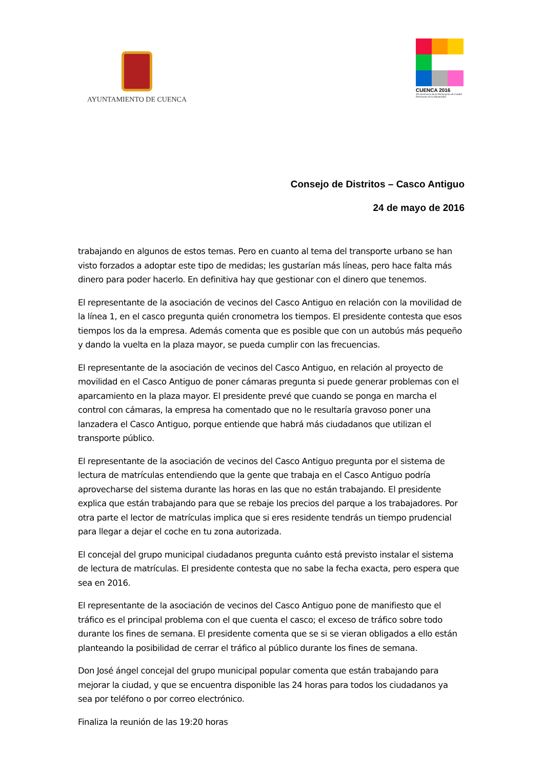AYUNTAMIENTO DE CUENCA
CUENCA 2016
XX aniversario de la Declaración de Ciudad Patrimonio de la Humanidad
Consejo de Distritos – Casco Antiguo
24 de mayo de 2016
trabajando en algunos de estos temas. Pero en cuanto al tema del transporte urbano se han visto forzados a adoptar este tipo de medidas; les gustarían más líneas, pero hace falta más dinero para poder hacerlo. En definitiva hay que gestionar con el dinero que tenemos.
El representante de la asociación de vecinos del Casco Antiguo en relación con la movilidad de la línea 1, en el casco pregunta quién cronometra los tiempos. El presidente contesta que esos tiempos los da la empresa. Además comenta que es posible que con un autobús más pequeño y dando la vuelta en la plaza mayor, se pueda cumplir con las frecuencias.
El representante de la asociación de vecinos del Casco Antiguo, en relación al proyecto de movilidad en el Casco Antiguo de poner cámaras pregunta si puede generar problemas con el aparcamiento en la plaza mayor. El presidente prevé que cuando se ponga en marcha el control con cámaras, la empresa ha comentado que no le resultaría gravoso poner una lanzadera el Casco Antiguo, porque entiende que habrá más ciudadanos que utilizan el transporte público.
El representante de la asociación de vecinos del Casco Antiguo pregunta por el sistema de lectura de matrículas entendiendo que la gente que trabaja en el Casco Antiguo podría aprovecharse del sistema durante las horas en las que no están trabajando. El presidente explica que están trabajando para que se rebaje los precios del parque a los trabajadores. Por otra parte el lector de matrículas implica que si eres residente tendrás un tiempo prudencial para llegar a dejar el coche en tu zona autorizada.
El concejal del grupo municipal ciudadanos pregunta cuánto está previsto instalar el sistema de lectura de matrículas. El presidente contesta que no sabe la fecha exacta, pero espera que sea en 2016.
El representante de la asociación de vecinos del Casco Antiguo pone de manifiesto que el tráfico es el principal problema con el que cuenta el casco; el exceso de tráfico sobre todo durante los fines de semana. El presidente comenta que se si se vieran obligados a ello están planteando la posibilidad de cerrar el tráfico al público durante los fines de semana.
Don José ángel concejal del grupo municipal popular comenta que están trabajando para mejorar la ciudad, y que se encuentra disponible las 24 horas para todos los ciudadanos ya sea por teléfono o por correo electrónico.
Finaliza la reunión de las 19:20 horas